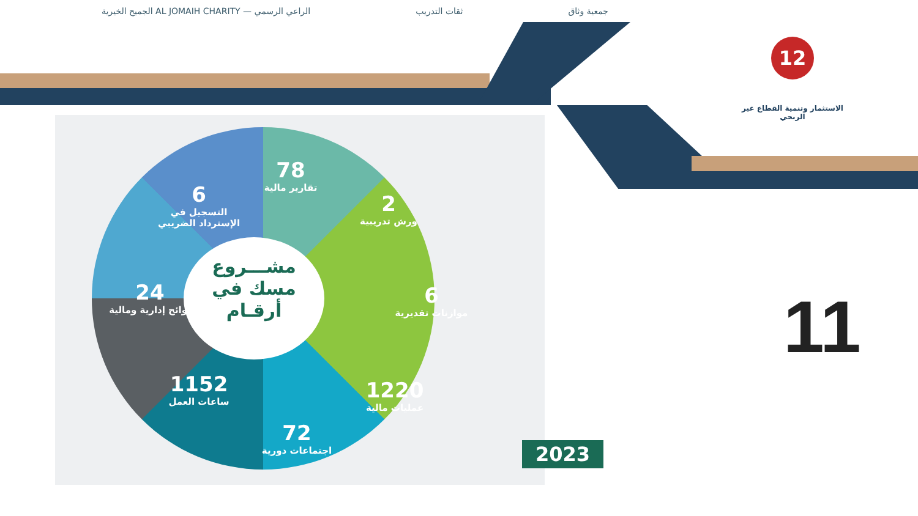الجميح الخيرية AL JOMAIH CHARITY — الراعي الرسمي ثقات التدريب جمعية وثاق
12
الاستثمار وتنمية القطاع غير الربحي
مشـــروع
مسك في
أرقـام
78
تقارير مالية
6
التسجيل في الإسترداد الضريبي
2
ورش تدريبية
24
لوائح إدارية ومالية
6
موازنات تقديرية
1152
ساعات العمل
1220
عمليات مالية
72
اجتماعات دورية
2023
11